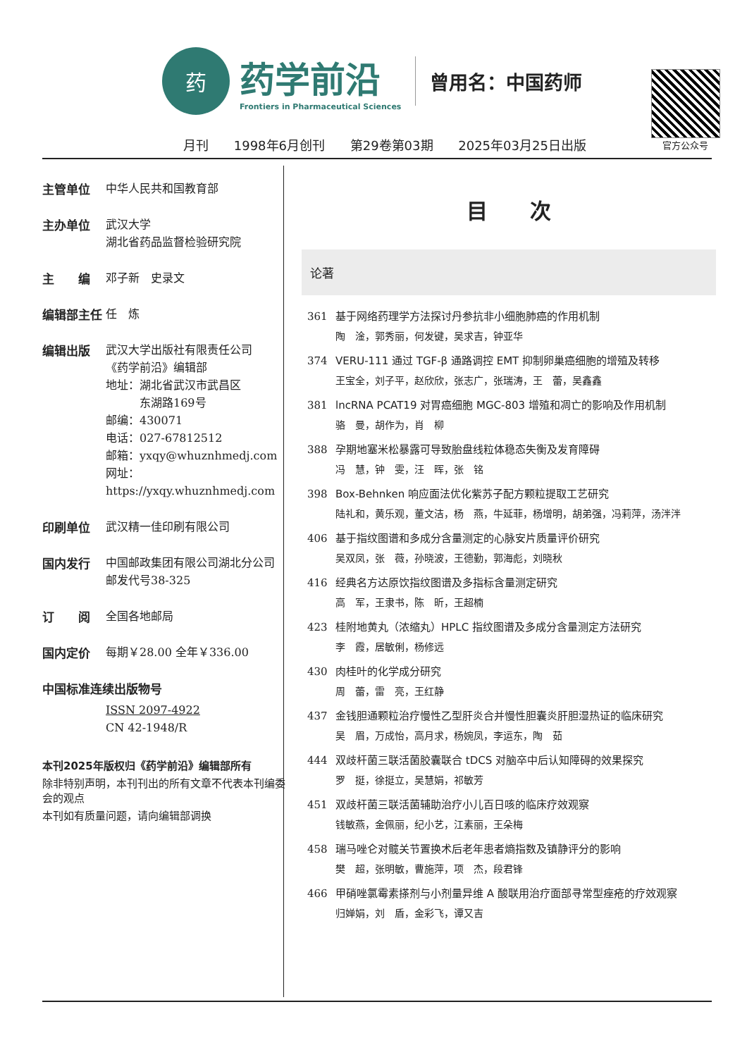药
药学前沿
Frontiers in Pharmaceutical Sciences
曾用名：中国药师
官方公众号
月刊 1998年6月创刊 第29卷第03期 2025年03月25日出版
主管单位
中华人民共和国教育部
主办单位
武汉大学
湖北省药品监督检验研究院
主　　编
邓子新　史录文
编辑部主任
任　炼
编辑出版
武汉大学出版社有限责任公司
《药学前沿》编辑部
地址：湖北省武汉市武昌区
　　　东湖路169号
邮编：430071
电话：027-67812512
邮箱：yxqy@whuznhmedj.com
网址：https://yxqy.whuznhmedj.com
印刷单位
武汉精一佳印刷有限公司
国内发行
中国邮政集团有限公司湖北分公司
邮发代号38-325
订　　阅
全国各地邮局
国内定价
每期￥28.00 全年￥336.00
中国标准连续出版物号
ISSN 2097-4922
CN 42-1948/R
本刊2025年版权归《药学前沿》编辑部所有
除非特别声明，本刊刊出的所有文章不代表本刊编委会的观点
本刊如有质量问题，请向编辑部调换
目 次
论著
361 基于网络药理学方法探讨丹参抗非小细胞肺癌的作用机制
陶　淦，郭秀丽，何发键，吴求吉，钟亚华
374 VERU-111 通过 TGF-β 通路调控 EMT 抑制卵巢癌细胞的增殖及转移
王宝全，刘子平，赵欣欣，张志广，张瑞涛，王　蕾，吴鑫鑫
381 lncRNA PCAT19 对胃癌细胞 MGC-803 增殖和凋亡的影响及作用机制
骆　曼，胡作为，肖　柳
388 孕期地塞米松暴露可导致胎盘线粒体稳态失衡及发育障碍
冯　慧，钟　雯，汪　晖，张　铭
398 Box-Behnken 响应面法优化紫苏子配方颗粒提取工艺研究
陆礼和，黄乐观，董文洁，杨　燕，牛延菲，杨增明，胡弟强，冯莉萍，汤泮泮
406 基于指纹图谱和多成分含量测定的心脉安片质量评价研究
吴双凤，张　薇，孙晓波，王德勤，郭海彪，刘晓秋
416 经典名方达原饮指纹图谱及多指标含量测定研究
高　军，王隶书，陈　昕，王超楠
423 桂附地黄丸（浓缩丸）HPLC 指纹图谱及多成分含量测定方法研究
李　霞，居敏俐，杨修远
430 肉桂叶的化学成分研究
周　蕾，雷　亮，王红静
437 金钱胆通颗粒治疗慢性乙型肝炎合并慢性胆囊炎肝胆湿热证的临床研究
吴　眉，万成怡，高月求，杨婉凤，李运东，陶　茹
444 双歧杆菌三联活菌胶囊联合 tDCS 对脑卒中后认知障碍的效果探究
罗　挺，徐挺立，吴慧娟，祁敏芳
451 双歧杆菌三联活菌辅助治疗小儿百日咳的临床疗效观察
钱敏燕，金佩丽，纪小艺，江素丽，王朵梅
458 瑞马唑仑对髋关节置换术后老年患者熵指数及镇静评分的影响
樊　超，张明敏，曹施萍，项　杰，段君锋
466 甲硝唑氯霉素搽剂与小剂量异维 A 酸联用治疗面部寻常型痤疮的疗效观察
归婵娟，刘　盾，金彩飞，谭又吉